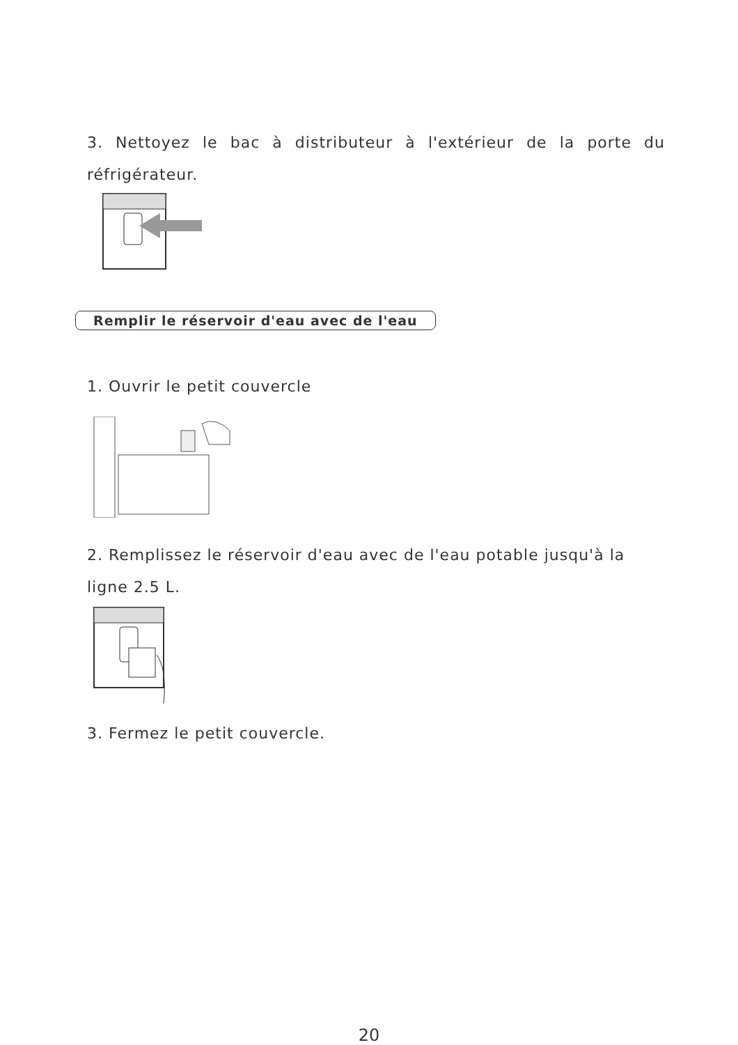3. Nettoyez le bac à distributeur à l'extérieur de la porte du réfrigérateur.
Remplir le réservoir d'eau avec de l'eau
1. Ouvrir le petit couvercle
2. Remplissez le réservoir d'eau avec de l'eau potable jusqu'à la ligne 2.5 L.
3. Fermez le petit couvercle.
20